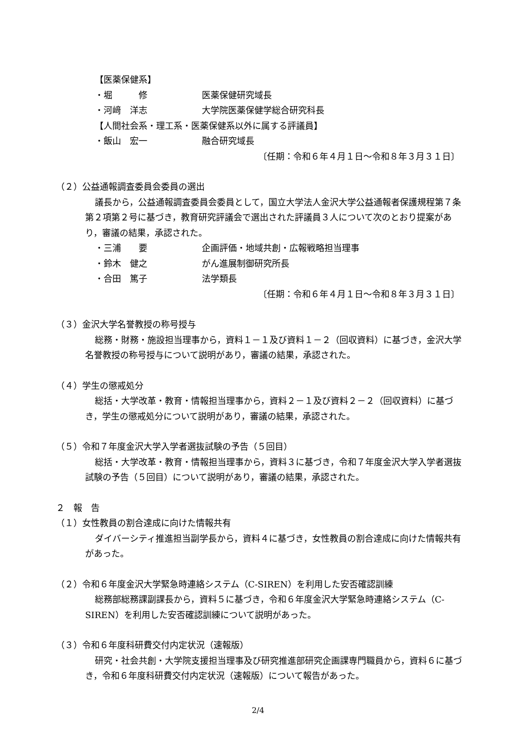【医薬保健系】
・堀　　　修 医薬保健研究域長
・河﨑　洋志 大学院医薬保健学総合研究科長
【人間社会系・理工系・医薬保健系以外に属する評議員】
・飯山　宏一 融合研究域長
〔任期：令和６年４月１日～令和８年３月３１日〕
（２）公益通報調査委員会委員の選出
議長から，公益通報調査委員会委員として，国立大学法人金沢大学公益通報者保護規程第７条第２項第２号に基づき，教育研究評議会で選出された評議員３人について次のとおり提案があり，審議の結果，承認された。
・三浦　　要 企画評価・地域共創・広報戦略担当理事
・鈴木　健之 がん進展制御研究所長
・合田　篤子 法学類長
〔任期：令和６年４月１日～令和８年３月３１日〕
（３）金沢大学名誉教授の称号授与
総務・財務・施設担当理事から，資料１－１及び資料１－２（回収資料）に基づき，金沢大学名誉教授の称号授与について説明があり，審議の結果，承認された。
（４）学生の懲戒処分
総括・大学改革・教育・情報担当理事から，資料２－１及び資料２－２（回収資料）に基づき，学生の懲戒処分について説明があり，審議の結果，承認された。
（５）令和７年度金沢大学入学者選抜試験の予告（５回目）
総括・大学改革・教育・情報担当理事から，資料３に基づき，令和７年度金沢大学入学者選抜試験の予告（５回目）について説明があり，審議の結果，承認された。
２　報　告
（１）女性教員の割合達成に向けた情報共有
ダイバーシティ推進担当副学長から，資料４に基づき，女性教員の割合達成に向けた情報共有があった。
（２）令和６年度金沢大学緊急時連絡システム（C-SIREN）を利用した安否確認訓練
総務部総務課副課長から，資料５に基づき，令和６年度金沢大学緊急時連絡システム（C-SIREN）を利用した安否確認訓練について説明があった。
（３）令和６年度科研費交付内定状況（速報版）
研究・社会共創・大学院支援担当理事及び研究推進部研究企画課専門職員から，資料６に基づき，令和６年度科研費交付内定状況（速報版）について報告があった。
2/4